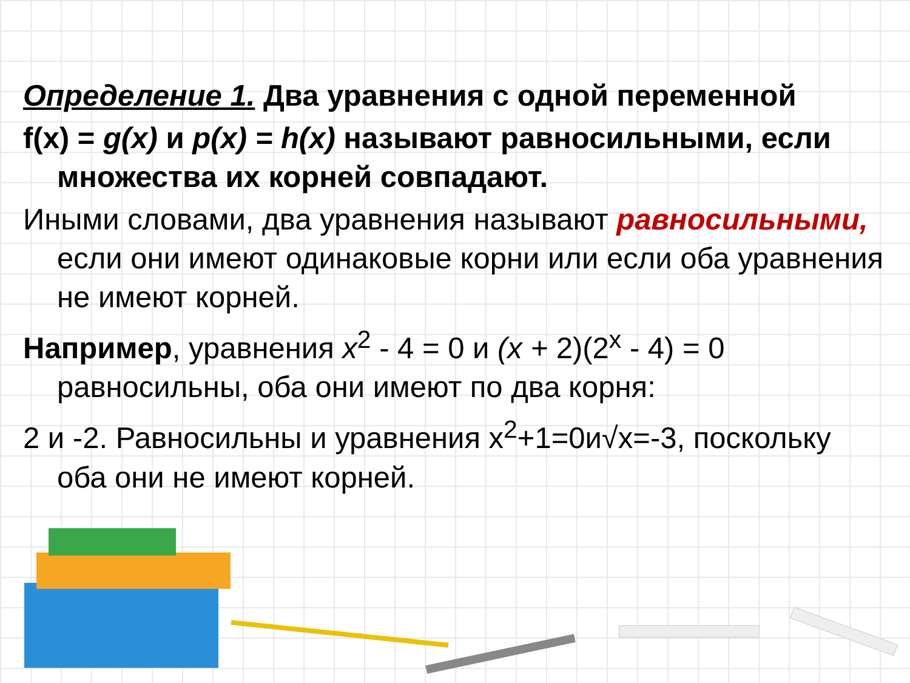Определение 1. Два уравнения с одной переменной
f(x) = g(x) и p(x) = h(x) называют равносильными, если множества их корней совпадают.
Иными словами, два уравнения называют равносильными, если они имеют одинаковые корни или если оба уравнения не имеют корней.
Например, уравнения x<sup>2</sup> - 4 = 0 и (x + 2)(2<sup>x</sup> - 4) = 0 равносильны, оба они имеют по два корня:
2 и -2. Равносильны и уравнения x<sup>2</sup>+1=0и√x=-3, поскольку оба они не имеют корней.